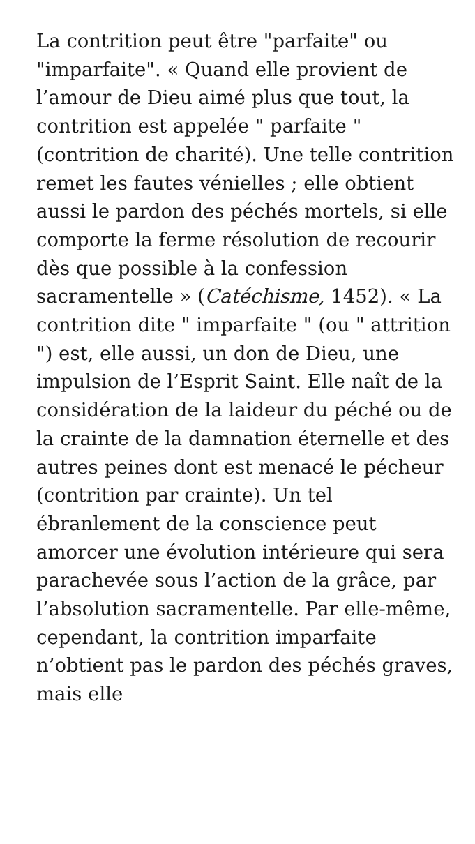La contrition peut être "parfaite" ou "imparfaite". « Quand elle provient de l’amour de Dieu aimé plus que tout, la contrition est appelée " parfaite " (contrition de charité). Une telle contrition remet les fautes vénielles ; elle obtient aussi le pardon des péchés mortels, si elle comporte la ferme résolution de recourir dès que possible à la confession sacramentelle » (Catéchisme, 1452). « La contrition dite " imparfaite " (ou " attrition ") est, elle aussi, un don de Dieu, une impulsion de l’Esprit Saint. Elle naît de la considération de la laideur du péché ou de la crainte de la damnation éternelle et des autres peines dont est menacé le pécheur (contrition par crainte). Un tel ébranlement de la conscience peut amorcer une évolution intérieure qui sera parachevée sous l’action de la grâce, par l’absolution sacramentelle. Par elle-même, cependant, la contrition imparfaite n’obtient pas le pardon des péchés graves, mais elle